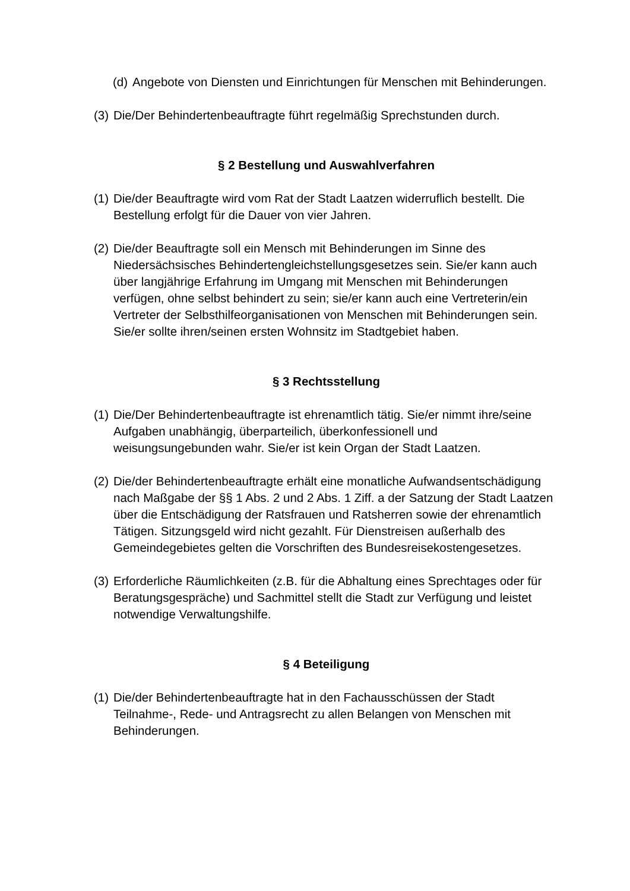(d) Angebote von Diensten und Einrichtungen für Menschen mit Behinderungen.
(3) Die/Der Behindertenbeauftragte führt regelmäßig Sprechstunden durch.
§ 2 Bestellung und Auswahlverfahren
(1) Die/der Beauftragte wird vom Rat der Stadt Laatzen widerruflich bestellt. Die Bestellung erfolgt für die Dauer von vier Jahren.
(2) Die/der Beauftragte soll ein Mensch mit Behinderungen im Sinne des Niedersächsisches Behindertengleichstellungsgesetzes sein. Sie/er kann auch über langjährige Erfahrung im Umgang mit Menschen mit Behinderungen verfügen, ohne selbst behindert zu sein; sie/er kann auch eine Vertreterin/ein Vertreter der Selbsthilfeorganisationen von Menschen mit Behinderungen sein. Sie/er sollte ihren/seinen ersten Wohnsitz im Stadtgebiet haben.
§ 3 Rechtsstellung
(1) Die/Der Behindertenbeauftragte ist ehrenamtlich tätig. Sie/er nimmt ihre/seine Aufgaben unabhängig, überparteilich, überkonfessionell und weisungsungebunden wahr. Sie/er ist kein Organ der Stadt Laatzen.
(2) Die/der Behindertenbeauftragte erhält eine monatliche Aufwandsentschädigung nach Maßgabe der §§ 1 Abs. 2 und 2 Abs. 1 Ziff. a der Satzung der Stadt Laatzen über die Entschädigung der Ratsfrauen und Ratsherren sowie der ehrenamtlich Tätigen. Sitzungsgeld wird nicht gezahlt. Für Dienstreisen außerhalb des Gemeindegebietes gelten die Vorschriften des Bundesreisekostengesetzes.
(3) Erforderliche Räumlichkeiten (z.B. für die Abhaltung eines Sprechtages oder für Beratungsgespräche) und Sachmittel stellt die Stadt zur Verfügung und leistet notwendige Verwaltungshilfe.
§ 4 Beteiligung
(1) Die/der Behindertenbeauftragte hat in den Fachausschüssen der Stadt Teilnahme-, Rede- und Antragsrecht zu allen Belangen von Menschen mit Behinderungen.